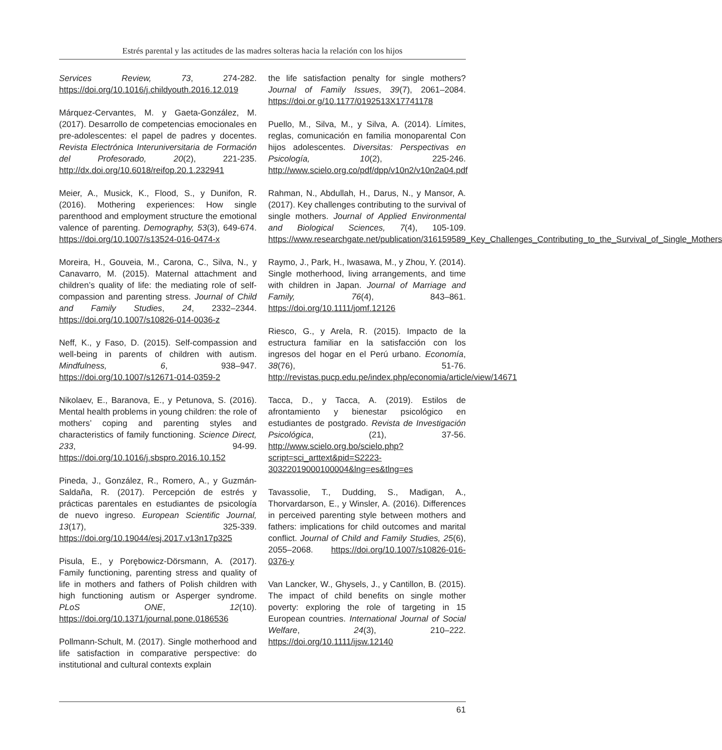Estrés parental y las actitudes de las madres solteras hacia la relación con los hijos
Services Review, 73, 274-282. https://doi.org/10.1016/j.childyouth.2016.12.019
Márquez-Cervantes, M. y Gaeta-González, M. (2017). Desarrollo de competencias emocionales en pre-adolescentes: el papel de padres y docentes. Revista Electrónica Interuniversitaria de Formación del Profesorado, 20(2), 221-235. http://dx.doi.org/10.6018/reifop.20.1.232941
Meier, A., Musick, K., Flood, S., y Dunifon, R. (2016). Mothering experiences: How single parenthood and employment structure the emotional valence of parenting. Demography, 53(3), 649-674. https://doi.org/10.1007/s13524-016-0474-x
Moreira, H., Gouveia, M., Carona, C., Silva, N., y Canavarro, M. (2015). Maternal attachment and children’s quality of life: the mediating role of self-compassion and parenting stress. Journal of Child and Family Studies, 24, 2332–2344. https://doi.org/10.1007/s10826-014-0036-z
Neff, K., y Faso, D. (2015). Self-compassion and well-being in parents of children with autism. Mindfulness, 6, 938–947. https://doi.org/10.1007/s12671-014-0359-2
Nikolaev, E., Baranova, E., y Petunova, S. (2016). Mental health problems in young children: the role of mothers’ coping and parenting styles and characteristics of family functioning. Science Direct, 233, 94-99. https://doi.org/10.1016/j.sbspro.2016.10.152
Pineda, J., González, R., Romero, A., y Guzmán-Saldaña, R. (2017). Percepción de estrés y prácticas parentales en estudiantes de psicología de nuevo ingreso. European Scientific Journal, 13(17), 325-339. https://doi.org/10.19044/esj.2017.v13n17p325
Pisula, E., y Porębowicz-Dörsmann, A. (2017). Family functioning, parenting stress and quality of life in mothers and fathers of Polish children with high functioning autism or Asperger syndrome. PLoS ONE, 12(10). https://doi.org/10.1371/journal.pone.0186536
Pollmann-Schult, M. (2017). Single motherhood and life satisfaction in comparative perspective: do institutional and cultural contexts explain
the life satisfaction penalty for single mothers? Journal of Family Issues, 39(7), 2061–2084. https://doi.or g/10.1177/0192513X17741178
Puello, M., Silva, M., y Silva, A. (2014). Límites, reglas, comunicación en familia monoparental Con hijos adolescentes. Diversitas: Perspectivas en Psicología, 10(2), 225-246. http://www.scielo.org.co/pdf/dpp/v10n2/v10n2a04.pdf
Rahman, N., Abdullah, H., Darus, N., y Mansor, A. (2017). Key challenges contributing to the survival of single mothers. Journal of Applied Environmental and Biological Sciences, 7(4), 105-109. https://www.researchgate.net/publication/316159589_Key_Challenges_Contributing_to_the_Survival_of_Single_Mothers
Raymo, J., Park, H., Iwasawa, M., y Zhou, Y. (2014). Single motherhood, living arrangements, and time with children in Japan. Journal of Marriage and Family, 76(4), 843–861. https://doi.org/10.1111/jomf.12126
Riesco, G., y Arela, R. (2015). Impacto de la estructura familiar en la satisfacción con los ingresos del hogar en el Perú urbano. Economía, 38(76), 51-76. http://revistas.pucp.edu.pe/index.php/economia/article/view/14671
Tacca, D., y Tacca, A. (2019). Estilos de afrontamiento y bienestar psicológico en estudiantes de postgrado. Revista de Investigación Psicológica, (21), 37-56. http://www.scielo.org.bo/scielo.php?script=sci_arttext&pid=S2223-30322019000100004&lng=es&tlng=es
Tavassolie, T., Dudding, S., Madigan, A., Thorvardarson, E., y Winsler, A. (2016). Differences in perceived parenting style between mothers and fathers: implications for child outcomes and marital conflict. Journal of Child and Family Studies, 25(6), 2055–2068. https://doi.org/10.1007/s10826-016-0376-y
Van Lancker, W., Ghysels, J., y Cantillon, B. (2015). The impact of child benefits on single mother poverty: exploring the role of targeting in 15 European countries. International Journal of Social Welfare, 24(3), 210–222. https://doi.org/10.1111/ijsw.12140
61